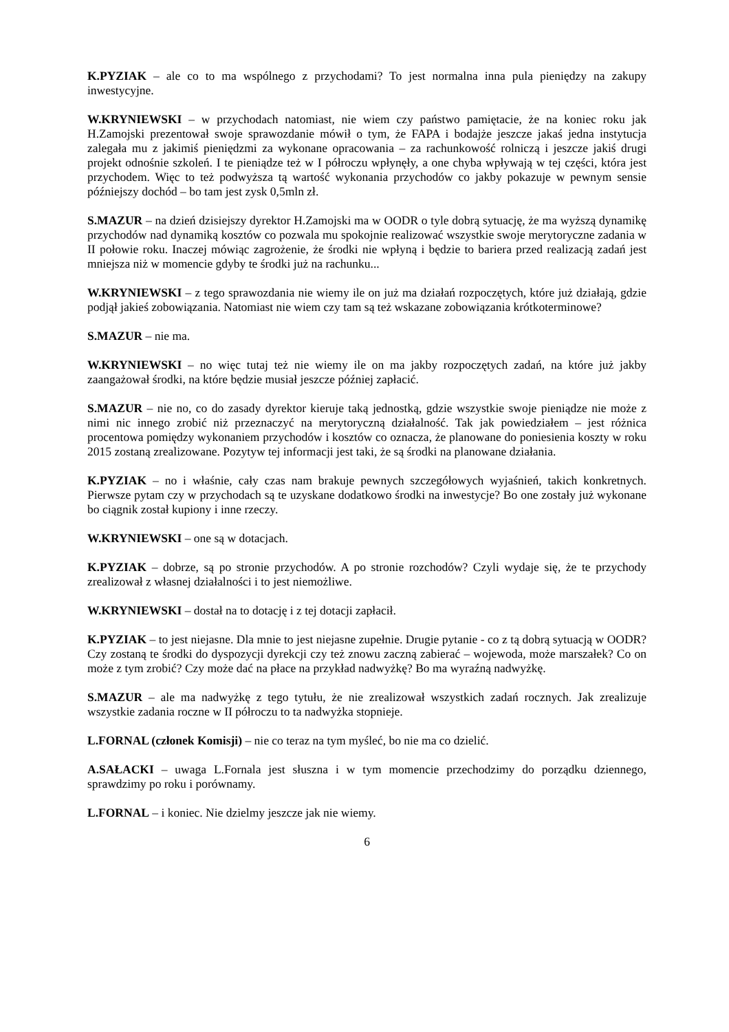K.PYZIAK – ale co to ma wspólnego z przychodami? To jest normalna inna pula pieniędzy na zakupy inwestycyjne.
W.KRYNIEWSKI – w przychodach natomiast, nie wiem czy państwo pamiętacie, że na koniec roku jak H.Zamojski prezentował swoje sprawozdanie mówił o tym, że FAPA i bodajże jeszcze jakaś jedna instytucja zalegała mu z jakimiś pieniędzmi za wykonane opracowania – za rachunkowość rolniczą i jeszcze jakiś drugi projekt odnośnie szkoleń. I te pieniądze też w I półroczu wpłynęły, a one chyba wpływają w tej części, która jest przychodem. Więc to też podwyższa tą wartość wykonania przychodów co jakby pokazuje w pewnym sensie późniejszy dochód – bo tam jest zysk 0,5mln zł.
S.MAZUR – na dzień dzisiejszy dyrektor H.Zamojski ma w OODR o tyle dobrą sytuację, że ma wyższą dynamikę przychodów nad dynamiką kosztów co pozwala mu spokojnie realizować wszystkie swoje merytoryczne zadania w II połowie roku. Inaczej mówiąc zagrożenie, że środki nie wpłyną i będzie to bariera przed realizacją zadań jest mniejsza niż w momencie gdyby te środki już na rachunku...
W.KRYNIEWSKI – z tego sprawozdania nie wiemy ile on już ma działań rozpoczętych, które już działają, gdzie podjął jakieś zobowiązania. Natomiast nie wiem czy tam są też wskazane zobowiązania krótkoterminowe?
S.MAZUR – nie ma.
W.KRYNIEWSKI – no więc tutaj też nie wiemy ile on ma jakby rozpoczętych zadań, na które już jakby zaangażował środki, na które będzie musiał jeszcze później zapłacić.
S.MAZUR – nie no, co do zasady dyrektor kieruje taką jednostką, gdzie wszystkie swoje pieniądze nie może z nimi nic innego zrobić niż przeznaczyć na merytoryczną działalność. Tak jak powiedziałem – jest różnica procentowa pomiędzy wykonaniem przychodów i kosztów co oznacza, że planowane do poniesienia koszty w roku 2015 zostaną zrealizowane. Pozytyw tej informacji jest taki, że są środki na planowane działania.
K.PYZIAK – no i właśnie, cały czas nam brakuje pewnych szczegółowych wyjaśnień, takich konkretnych. Pierwsze pytam czy w przychodach są te uzyskane dodatkowo środki na inwestycje? Bo one zostały już wykonane bo ciągnik został kupiony i inne rzeczy.
W.KRYNIEWSKI – one są w dotacjach.
K.PYZIAK – dobrze, są po stronie przychodów. A po stronie rozchodów? Czyli wydaje się, że te przychody zrealizował z własnej działalności i to jest niemożliwe.
W.KRYNIEWSKI – dostał na to dotację i z tej dotacji zapłacił.
K.PYZIAK – to jest niejasne. Dla mnie to jest niejasne zupełnie. Drugie pytanie - co z tą dobrą sytuacją w OODR? Czy zostaną te środki do dyspozycji dyrekcji czy też znowu zaczną zabierać – wojewoda, może marszałek? Co on może z tym zrobić? Czy może dać na płace na przykład nadwyżkę? Bo ma wyraźną nadwyżkę.
S.MAZUR – ale ma nadwyżkę z tego tytułu, że nie zrealizował wszystkich zadań rocznych. Jak zrealizuje wszystkie zadania roczne w II półroczu to ta nadwyżka stopnieje.
L.FORNAL (członek Komisji) – nie co teraz na tym myśleć, bo nie ma co dzielić.
A.SAŁACKI – uwaga L.Fornala jest słuszna i w tym momencie przechodzimy do porządku dziennego, sprawdzimy po roku i porównamy.
L.FORNAL – i koniec. Nie dzielmy jeszcze jak nie wiemy.
6